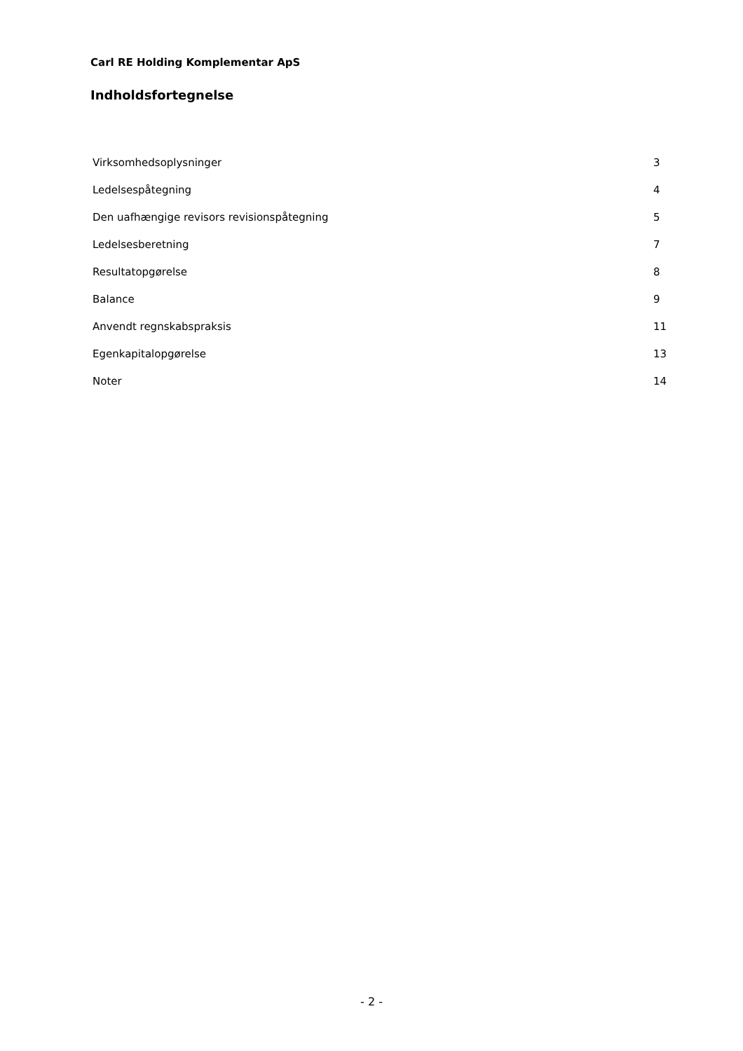Carl RE Holding Komplementar ApS
Indholdsfortegnelse
| Virksomhedsoplysninger | 3 |
| Ledelsespåtegning | 4 |
| Den uafhængige revisors revisionspåtegning | 5 |
| Ledelsesberetning | 7 |
| Resultatopgørelse | 8 |
| Balance | 9 |
| Anvendt regnskabspraksis | 11 |
| Egenkapitalopgørelse | 13 |
| Noter | 14 |
- 2 -